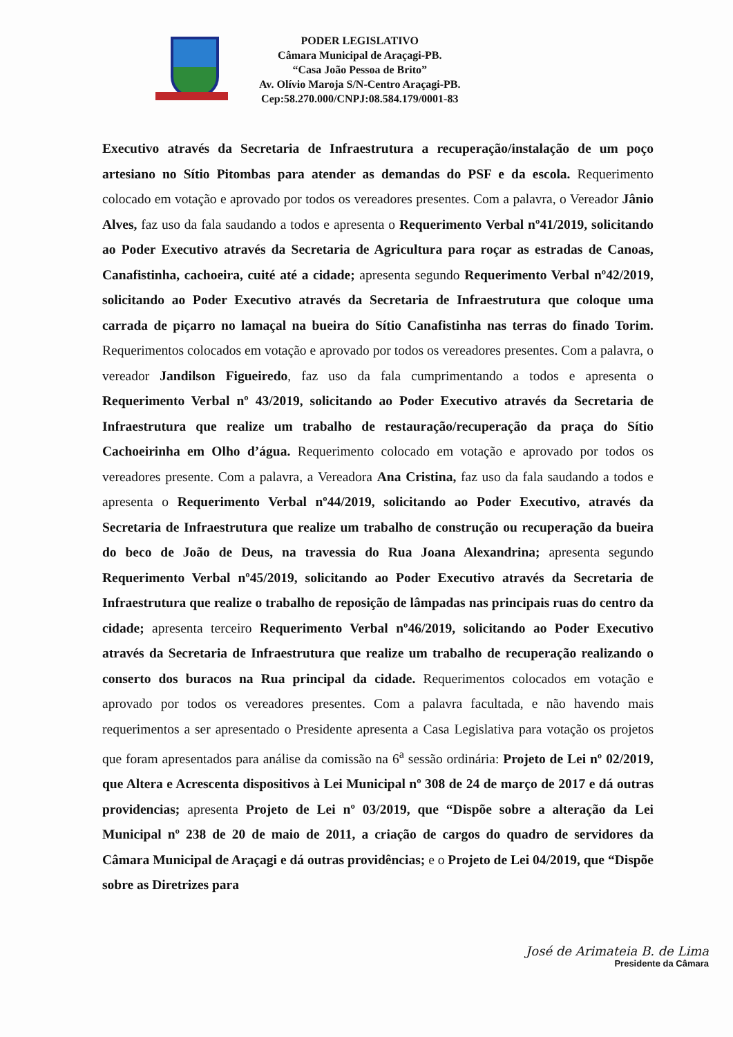PODER LEGISLATIVO
Câmara Municipal de Araçagi-PB.
“Casa João Pessoa de Brito”
Av. Olívio Maroja S/N-Centro Araçagi-PB.
Cep:58.270.000/CNPJ:08.584.179/0001-83
Executivo através da Secretaria de Infraestrutura a recuperação/instalação de um poço artesiano no Sítio Pitombas para atender as demandas do PSF e da escola. Requerimento colocado em votação e aprovado por todos os vereadores presentes. Com a palavra, o Vereador Jânio Alves, faz uso da fala saudando a todos e apresenta o Requerimento Verbal nº41/2019, solicitando ao Poder Executivo através da Secretaria de Agricultura para roçar as estradas de Canoas, Canafistinha, cachoeira, cuité até a cidade; apresenta segundo Requerimento Verbal nº42/2019, solicitando ao Poder Executivo através da Secretaria de Infraestrutura que coloque uma carrada de piçarro no lamaçal na bueira do Sítio Canafistinha nas terras do finado Torim. Requerimentos colocados em votação e aprovado por todos os vereadores presentes. Com a palavra, o vereador Jandilson Figueiredo, faz uso da fala cumprimentando a todos e apresenta o Requerimento Verbal nº 43/2019, solicitando ao Poder Executivo através da Secretaria de Infraestrutura que realize um trabalho de restauração/recuperação da praça do Sítio Cachoeirinha em Olho d’água. Requerimento colocado em votação e aprovado por todos os vereadores presente. Com a palavra, a Vereadora Ana Cristina, faz uso da fala saudando a todos e apresenta o Requerimento Verbal nº44/2019, solicitando ao Poder Executivo, através da Secretaria de Infraestrutura que realize um trabalho de construção ou recuperação da bueira do beco de João de Deus, na travessia do Rua Joana Alexandrina; apresenta segundo Requerimento Verbal nº45/2019, solicitando ao Poder Executivo através da Secretaria de Infraestrutura que realize o trabalho de reposição de lâmpadas nas principais ruas do centro da cidade; apresenta terceiro Requerimento Verbal nº46/2019, solicitando ao Poder Executivo através da Secretaria de Infraestrutura que realize um trabalho de recuperação realizando o conserto dos buracos na Rua principal da cidade. Requerimentos colocados em votação e aprovado por todos os vereadores presentes. Com a palavra facultada, e não havendo mais requerimentos a ser apresentado o Presidente apresenta a Casa Legislativa para votação os projetos que foram apresentados para análise da comissão na 6<sup>a</sup> sessão ordinária: Projeto de Lei nº 02/2019, que Altera e Acrescenta dispositivos à Lei Municipal nº 308 de 24 de março de 2017 e dá outras providencias; apresenta Projeto de Lei nº 03/2019, que “Dispõe sobre a alteração da Lei Municipal nº 238 de 20 de maio de 2011, a criação de cargos do quadro de servidores da Câmara Municipal de Araçagi e dá outras providências; e o Projeto de Lei 04/2019, que “Dispõe sobre as Diretrizes para
José de Arimateia B. de Lima
Presidente da Câmara